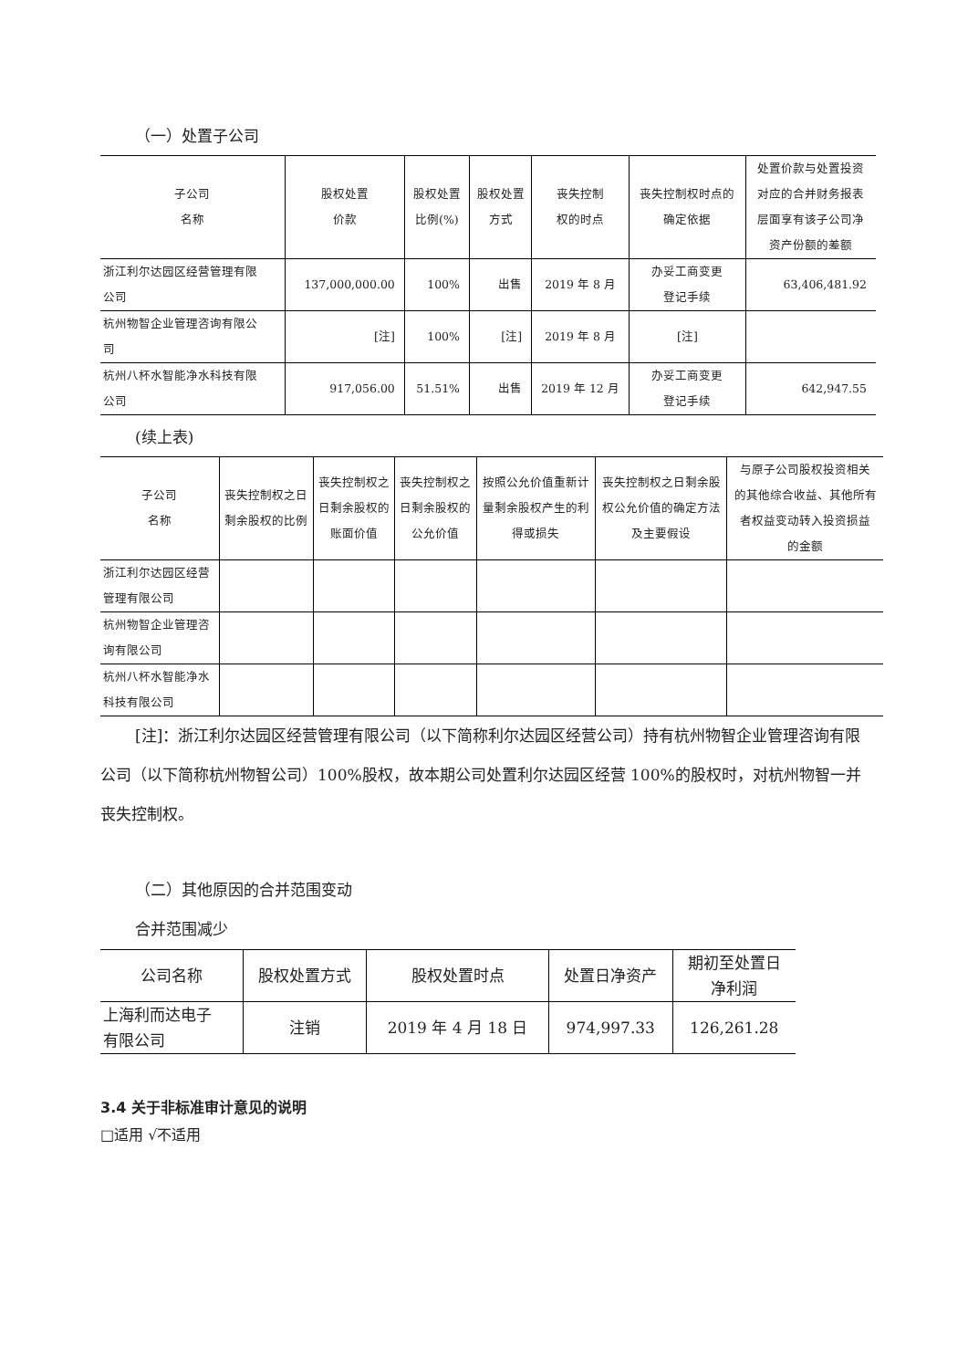（一）处置子公司
| 子公司 名称 | 股权处置 价款 | 股权处置 比例(%) | 股权处置 方式 | 丧失控制 权的时点 | 丧失控制权时点的 确定依据 | 处置价款与处置投资 对应的合并财务报表 层面享有该子公司净 资产份额的差额 |
| --- | --- | --- | --- | --- | --- | --- |
| 浙江利尔达园区经营管理有限 公司 | 137,000,000.00 | 100% | 出售 | 2019 年 8 月 | 办妥工商变更 登记手续 | 63,406,481.92 |
| 杭州物智企业管理咨询有限公 司 | [注] | 100% | [注] | 2019 年 8 月 | [注] | |
| 杭州八杯水智能净水科技有限 公司 | 917,056.00 | 51.51% | 出售 | 2019 年 12 月 | 办妥工商变更 登记手续 | 642,947.55 |
(续上表)
| 子公司 名称 | 丧失控制权之日 剩余股权的比例 | 丧失控制权之 日剩余股权的 账面价值 | 丧失控制权之 日剩余股权的 公允价值 | 按照公允价值重新计 量剩余股权产生的利 得或损失 | 丧失控制权之日剩余股 权公允价值的确定方法 及主要假设 | 与原子公司股权投资相关 的其他综合收益、其他所有 者权益变动转入投资损益 的金额 |
| --- | --- | --- | --- | --- | --- | --- |
| 浙江利尔达园区经营 管理有限公司 | | | | | | |
| 杭州物智企业管理咨 询有限公司 | | | | | | |
| 杭州八杯水智能净水 科技有限公司 | | | | | | |
[注]：浙江利尔达园区经营管理有限公司（以下简称利尔达园区经营公司）持有杭州物智企业管理咨询有限公司（以下简称杭州物智公司）100%股权，故本期公司处置利尔达园区经营 100%的股权时，对杭州物智一并丧失控制权。
（二）其他原因的合并范围变动
合并范围减少
| 公司名称 | 股权处置方式 | 股权处置时点 | 处置日净资产 | 期初至处置日 净利润 |
| --- | --- | --- | --- | --- |
| 上海利而达电子 有限公司 | 注销 | 2019 年 4 月 18 日 | 974,997.33 | 126,261.28 |
3.4 关于非标准审计意见的说明
□适用 √不适用